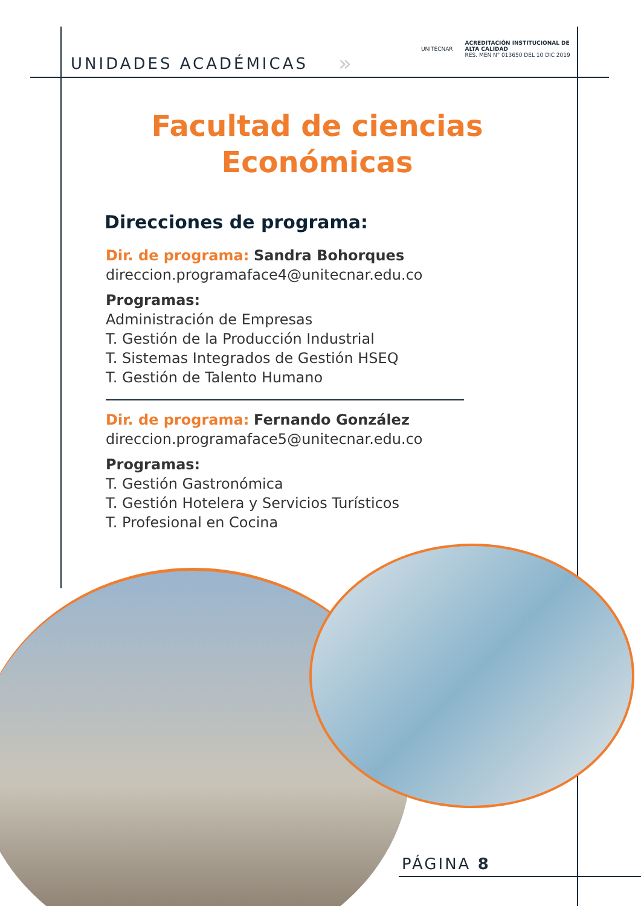UNIDADES ACADÉMICAS »
UNITECNAR ACREDITACIÓN INSTITUCIONAL DE
ALTA CALIDAD
RES. MEN N° 013650 DEL 10 DIC 2019
Facultad de ciencias
Económicas
Direcciones de programa:
Dir. de programa: Sandra Bohorques
direccion.programaface4@unitecnar.edu.co
Programas:
Administración de Empresas
T. Gestión de la Producción Industrial
T. Sistemas Integrados de Gestión HSEQ
T. Gestión de Talento Humano
Dir. de programa: Fernando González
direccion.programaface5@unitecnar.edu.co
Programas:
T. Gestión Gastronómica
T. Gestión Hotelera y Servicios Turísticos
T. Profesional en Cocina
PÁGINA 8